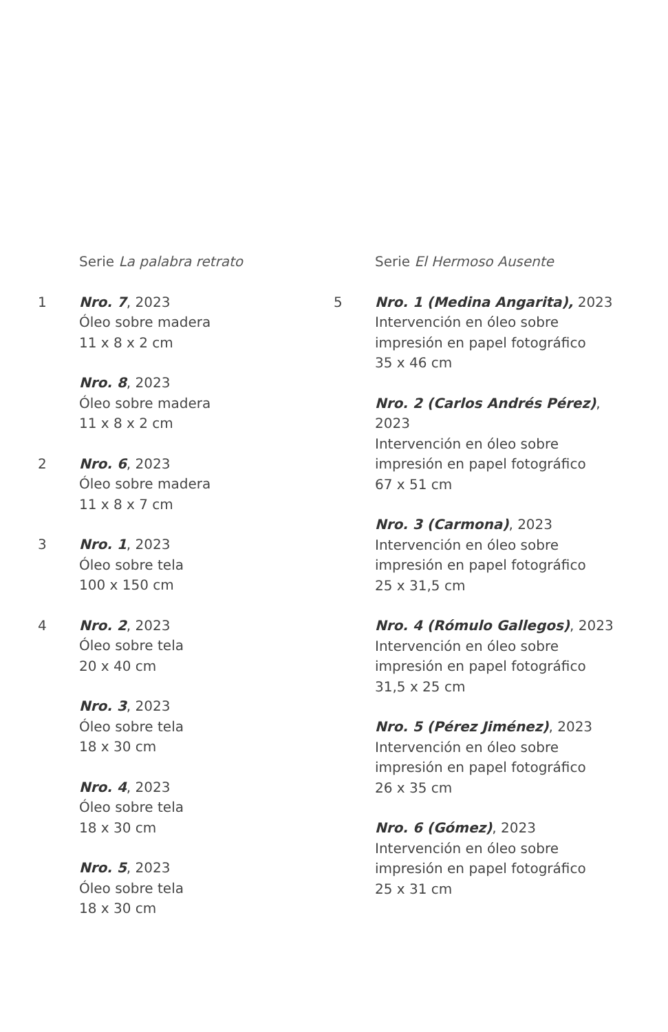Serie La palabra retrato
1 Nro. 7, 2023
Óleo sobre madera
11 x 8 x 2 cm
Nro. 8, 2023
Óleo sobre madera
11 x 8 x 2 cm
2 Nro. 6, 2023
Óleo sobre madera
11 x 8 x 7 cm
3 Nro. 1, 2023
Óleo sobre tela
100 x 150 cm
4 Nro. 2, 2023
Óleo sobre tela
20 x 40 cm
Nro. 3, 2023
Óleo sobre tela
18 x 30 cm
Nro. 4, 2023
Óleo sobre tela
18 x 30 cm
Nro. 5, 2023
Óleo sobre tela
18 x 30 cm
Serie El Hermoso Ausente
5 Nro. 1 (Medina Angarita), 2023
Intervención en óleo sobre
impresión en papel fotográfico
35 x 46 cm
Nro. 2 (Carlos Andrés Pérez),
2023
Intervención en óleo sobre
impresión en papel fotográfico
67 x 51 cm
Nro. 3 (Carmona), 2023
Intervención en óleo sobre
impresión en papel fotográfico
25 x 31,5 cm
Nro. 4 (Rómulo Gallegos), 2023
Intervención en óleo sobre
impresión en papel fotográfico
31,5 x 25 cm
Nro. 5 (Pérez Jiménez), 2023
Intervención en óleo sobre
impresión en papel fotográfico
26 x 35 cm
Nro. 6 (Gómez), 2023
Intervención en óleo sobre
impresión en papel fotográfico
25 x 31 cm